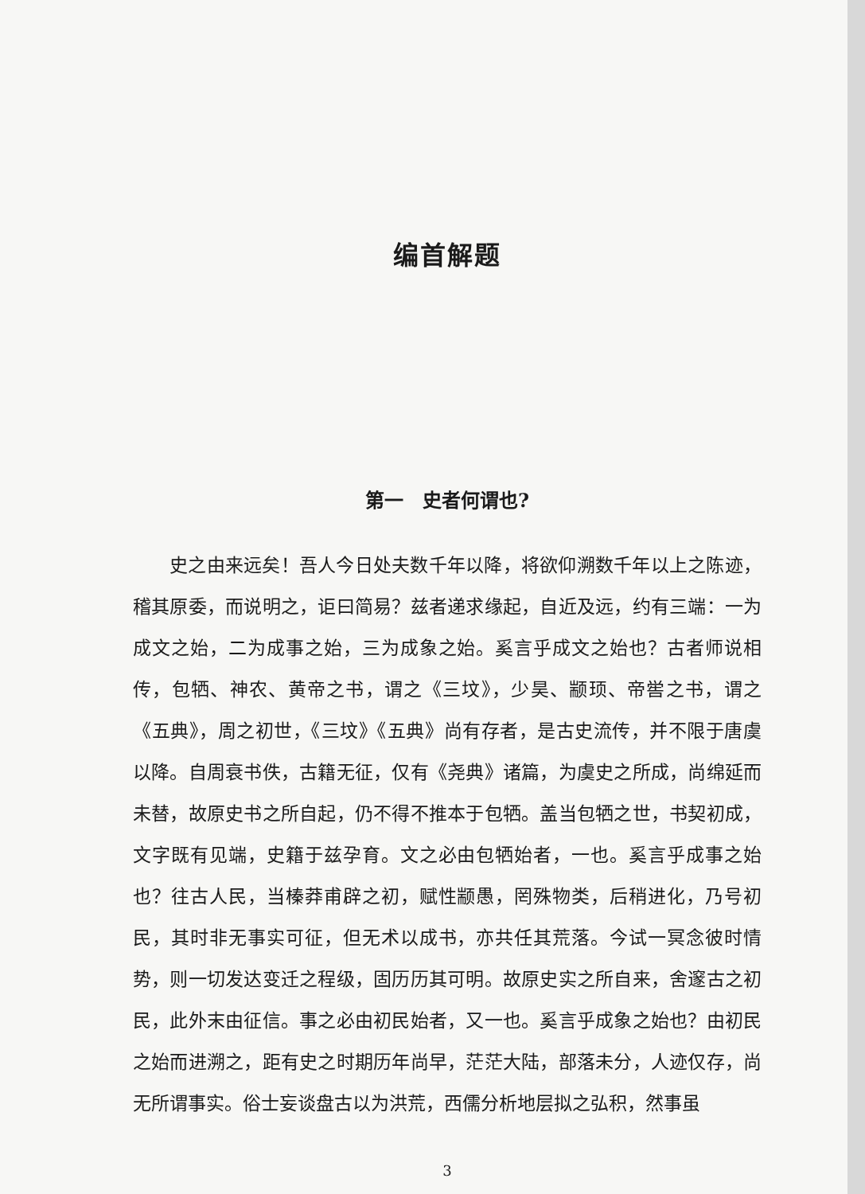编首解题
第一　史者何谓也?
史之由来远矣！吾人今日处夫数千年以降，将欲仰溯数千年以上之陈迹，稽其原委，而说明之，讵曰简易？兹者递求缘起，自近及远，约有三端：一为成文之始，二为成事之始，三为成象之始。奚言乎成文之始也？古者师说相传，包牺、神农、黄帝之书，谓之《三坟》，少昊、颛顼、帝喾之书，谓之《五典》，周之初世，《三坟》《五典》尚有存者，是古史流传，并不限于唐虞以降。自周衰书佚，古籍无征，仅有《尧典》诸篇，为虞史之所成，尚绵延而未替，故原史书之所自起，仍不得不推本于包牺。盖当包牺之世，书契初成，文字既有见端，史籍于兹孕育。文之必由包牺始者，一也。奚言乎成事之始也？往古人民，当榛莽甫辟之初，赋性颛愚，罔殊物类，后稍进化，乃号初民，其时非无事实可征，但无术以成书，亦共任其荒落。今试一冥念彼时情势，则一切发达变迁之程级，固历历其可明。故原史实之所自来，舍邃古之初民，此外末由征信。事之必由初民始者，又一也。奚言乎成象之始也？由初民之始而进溯之，距有史之时期历年尚早，茫茫大陆，部落未分，人迹仅存，尚无所谓事实。俗士妄谈盘古以为洪荒，西儒分析地层拟之弘积，然事虽
3